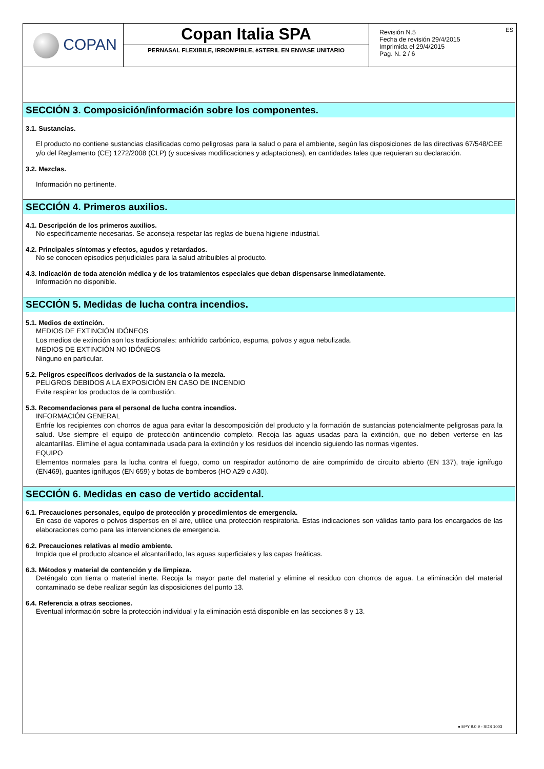| COPAN | Copan Italia SPA PERNASAL FLEXIBILE, IRROMPIBLE, èSTERIL EN ENVASE UNITARIO | ES Revisión N.5 Fecha de revisión 29/4/2015 Imprimida el 29/4/2015 Pag. N. 2 / 6 |
SECCIÓN 3. Composición/información sobre los componentes.
3.1. Sustancias.
El producto no contiene sustancias clasificadas como peligrosas para la salud o para el ambiente, según las disposiciones de las directivas 67/548/CEE y/o del Reglamento (CE) 1272/2008 (CLP) (y sucesivas modificaciones y adaptaciones), en cantidades tales que requieran su declaración.
3.2. Mezclas.
Información no pertinente.
SECCIÓN 4. Primeros auxilios.
4.1. Descripción de los primeros auxilios.
No específicamente necesarias. Se aconseja respetar las reglas de buena higiene industrial.
4.2. Principales síntomas y efectos, agudos y retardados.
No se conocen episodios perjudiciales para la salud atribuibles al producto.
4.3. Indicación de toda atención médica y de los tratamientos especiales que deban dispensarse inmediatamente.
Información no disponible.
SECCIÓN 5. Medidas de lucha contra incendios.
5.1. Medios de extinción.
MEDIOS DE EXTINCIÓN IDÓNEOS
Los medios de extinción son los tradicionales: anhídrido carbónico, espuma, polvos y agua nebulizada.
MEDIOS DE EXTINCIÓN NO IDÓNEOS
Ninguno en particular.
5.2. Peligros específicos derivados de la sustancia o la mezcla.
PELIGROS DEBIDOS A LA EXPOSICIÓN EN CASO DE INCENDIO
Evite respirar los productos de la combustión.
5.3. Recomendaciones para el personal de lucha contra incendios.
INFORMACIÓN GENERAL
Enfríe los recipientes con chorros de agua para evitar la descomposición del producto y la formación de sustancias potencialmente peligrosas para la salud. Use siempre el equipo de protección antiincendio completo. Recoja las aguas usadas para la extinción, que no deben verterse en las alcantarillas. Elimine el agua contaminada usada para la extinción y los residuos del incendio siguiendo las normas vigentes.
EQUIPO
Elementos normales para la lucha contra el fuego, como un respirador autónomo de aire comprimido de circuito abierto (EN 137), traje ignífugo (EN469), guantes ignífugos (EN 659) y botas de bomberos (HO A29 o A30).
SECCIÓN 6. Medidas en caso de vertido accidental.
6.1. Precauciones personales, equipo de protección y procedimientos de emergencia.
En caso de vapores o polvos dispersos en el aire, utilice una protección respiratoria. Estas indicaciones son válidas tanto para los encargados de las elaboraciones como para las intervenciones de emergencia.
6.2. Precauciones relativas al medio ambiente.
Impida que el producto alcance el alcantarillado, las aguas superficiales y las capas freáticas.
6.3. Métodos y material de contención y de limpieza.
Deténgalo con tierra o material inerte. Recoja la mayor parte del material y elimine el residuo con chorros de agua. La eliminación del material contaminado se debe realizar según las disposiciones del punto 13.
6.4. Referencia a otras secciones.
Eventual información sobre la protección individual y la eliminación está disponible en las secciones 8 y 13.
● EPY 9.0.9 - SDS 1003